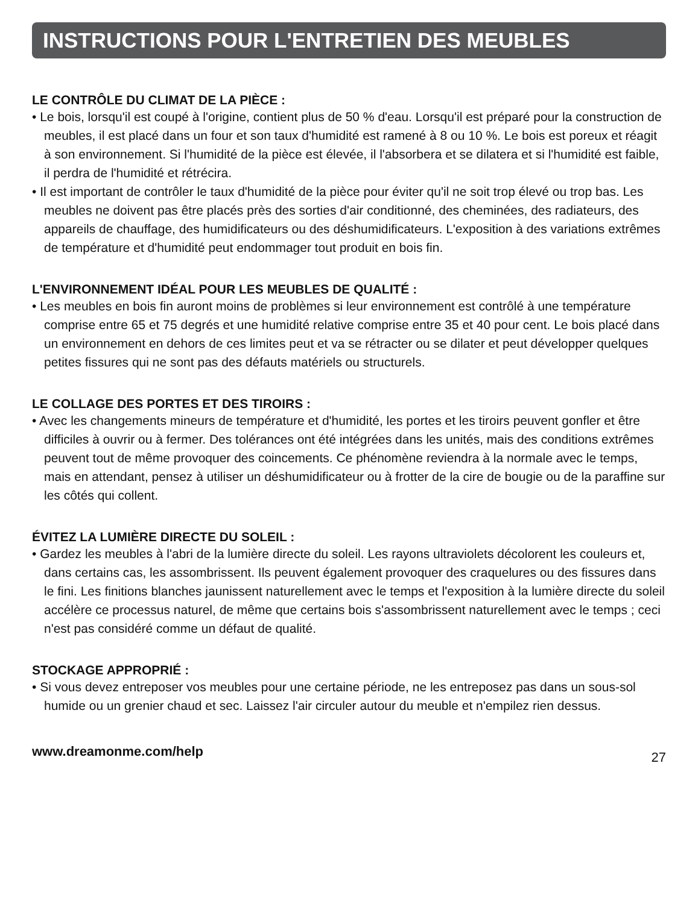INSTRUCTIONS POUR L'ENTRETIEN DES MEUBLES
LE CONTRÔLE DU CLIMAT DE LA PIÈCE :
• Le bois, lorsqu'il est coupé à l'origine, contient plus de 50 % d'eau. Lorsqu'il est préparé pour la construction de meubles, il est placé dans un four et son taux d'humidité est ramené à 8 ou 10 %. Le bois est poreux et réagit à son environnement. Si l'humidité de la pièce est élevée, il l'absorbera et se dilatera et si l'humidité est faible, il perdra de l'humidité et rétrécira.
• Il est important de contrôler le taux d'humidité de la pièce pour éviter qu'il ne soit trop élevé ou trop bas. Les meubles ne doivent pas être placés près des sorties d'air conditionné, des cheminées, des radiateurs, des appareils de chauffage, des humidificateurs ou des déshumidificateurs. L'exposition à des variations extrêmes de température et d'humidité peut endommager tout produit en bois fin.
L'ENVIRONNEMENT IDÉAL POUR LES MEUBLES DE QUALITÉ :
• Les meubles en bois fin auront moins de problèmes si leur environnement est contrôlé à une température comprise entre 65 et 75 degrés et une humidité relative comprise entre 35 et 40 pour cent. Le bois placé dans un environnement en dehors de ces limites peut et va se rétracter ou se dilater et peut développer quelques petites fissures qui ne sont pas des défauts matériels ou structurels.
LE COLLAGE DES PORTES ET DES TIROIRS :
• Avec les changements mineurs de température et d'humidité, les portes et les tiroirs peuvent gonfler et être difficiles à ouvrir ou à fermer. Des tolérances ont été intégrées dans les unités, mais des conditions extrêmes peuvent tout de même provoquer des coincements. Ce phénomène reviendra à la normale avec le temps, mais en attendant, pensez à utiliser un déshumidificateur ou à frotter de la cire de bougie ou de la paraffine sur les côtés qui collent.
ÉVITEZ LA LUMIÈRE DIRECTE DU SOLEIL :
• Gardez les meubles à l'abri de la lumière directe du soleil. Les rayons ultraviolets décolorent les couleurs et, dans certains cas, les assombrissent. Ils peuvent également provoquer des craquelures ou des fissures dans le fini. Les finitions blanches jaunissent naturellement avec le temps et l'exposition à la lumière directe du soleil accélère ce processus naturel, de même que certains bois s'assombrissent naturellement avec le temps ; ceci n'est pas considéré comme un défaut de qualité.
STOCKAGE APPROPRIÉ :
• Si vous devez entreposer vos meubles pour une certaine période, ne les entreposez pas dans un sous-sol humide ou un grenier chaud et sec. Laissez l'air circuler autour du meuble et n'empilez rien dessus.
www.dreamonme.com/help 27